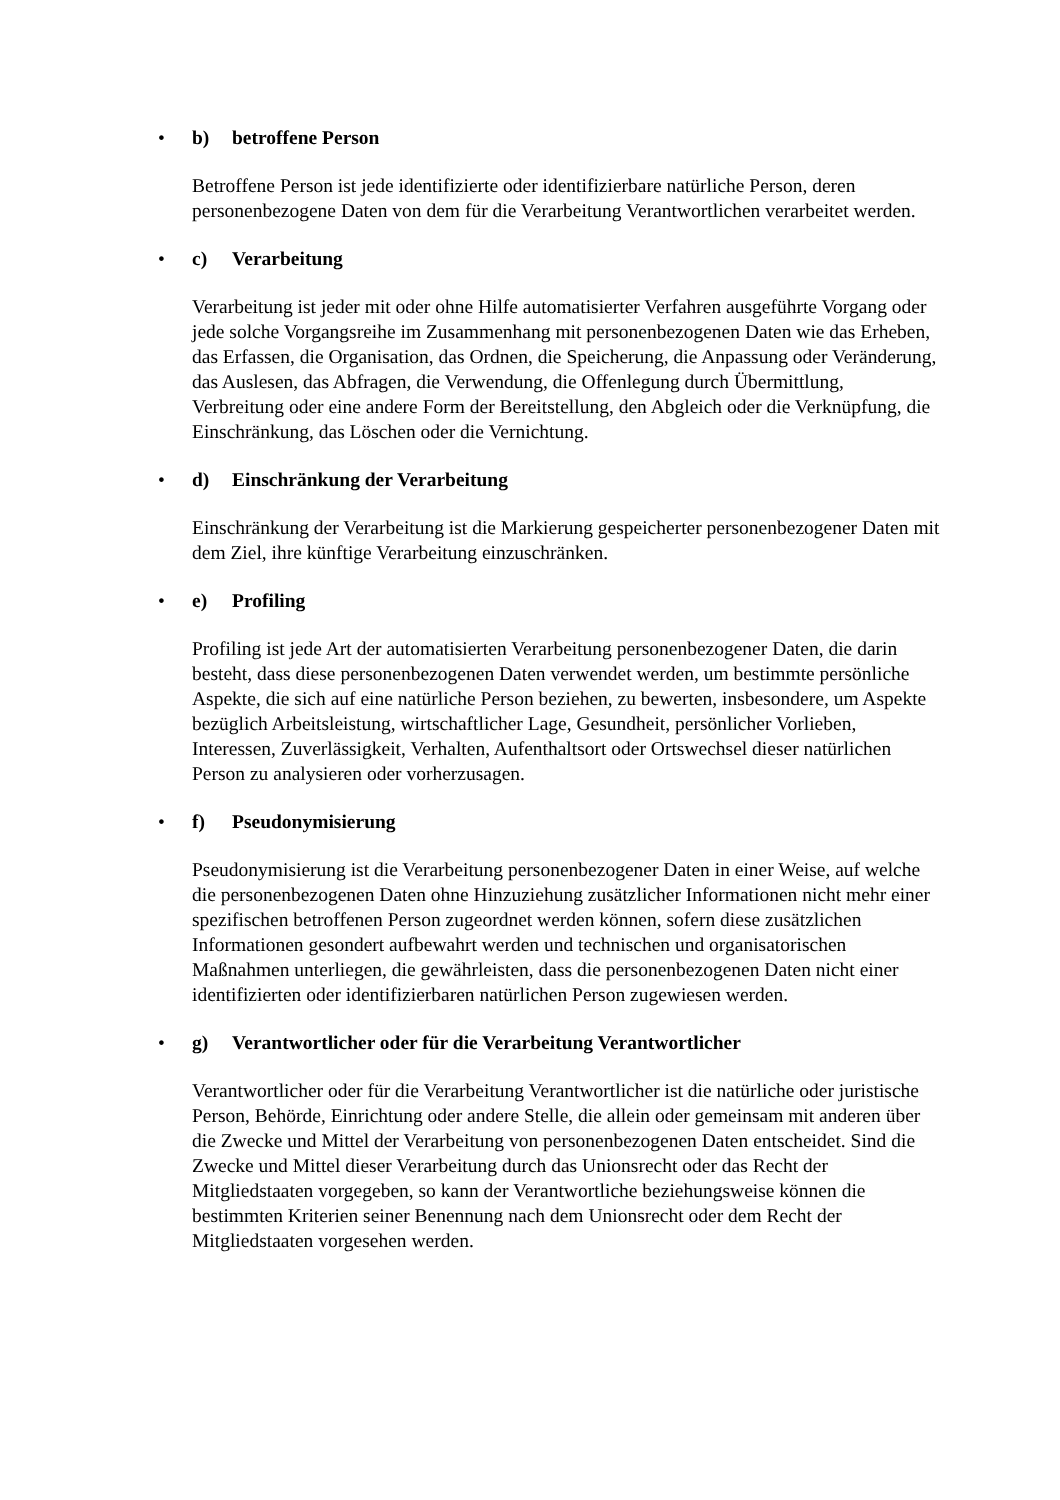• b) betroffene Person
Betroffene Person ist jede identifizierte oder identifizierbare natürliche Person, deren personenbezogene Daten von dem für die Verarbeitung Verantwortlichen verarbeitet werden.
• c) Verarbeitung
Verarbeitung ist jeder mit oder ohne Hilfe automatisierter Verfahren ausgeführte Vorgang oder jede solche Vorgangsreihe im Zusammenhang mit personenbezogenen Daten wie das Erheben, das Erfassen, die Organisation, das Ordnen, die Speicherung, die Anpassung oder Veränderung, das Auslesen, das Abfragen, die Verwendung, die Offenlegung durch Übermittlung, Verbreitung oder eine andere Form der Bereitstellung, den Abgleich oder die Verknüpfung, die Einschränkung, das Löschen oder die Vernichtung.
• d) Einschränkung der Verarbeitung
Einschränkung der Verarbeitung ist die Markierung gespeicherter personenbezogener Daten mit dem Ziel, ihre künftige Verarbeitung einzuschränken.
• e) Profiling
Profiling ist jede Art der automatisierten Verarbeitung personenbezogener Daten, die darin besteht, dass diese personenbezogenen Daten verwendet werden, um bestimmte persönliche Aspekte, die sich auf eine natürliche Person beziehen, zu bewerten, insbesondere, um Aspekte bezüglich Arbeitsleistung, wirtschaftlicher Lage, Gesundheit, persönlicher Vorlieben, Interessen, Zuverlässigkeit, Verhalten, Aufenthaltsort oder Ortswechsel dieser natürlichen Person zu analysieren oder vorherzusagen.
• f) Pseudonymisierung
Pseudonymisierung ist die Verarbeitung personenbezogener Daten in einer Weise, auf welche die personenbezogenen Daten ohne Hinzuziehung zusätzlicher Informationen nicht mehr einer spezifischen betroffenen Person zugeordnet werden können, sofern diese zusätzlichen Informationen gesondert aufbewahrt werden und technischen und organisatorischen Maßnahmen unterliegen, die gewährleisten, dass die personenbezogenen Daten nicht einer identifizierten oder identifizierbaren natürlichen Person zugewiesen werden.
• g) Verantwortlicher oder für die Verarbeitung Verantwortlicher
Verantwortlicher oder für die Verarbeitung Verantwortlicher ist die natürliche oder juristische Person, Behörde, Einrichtung oder andere Stelle, die allein oder gemeinsam mit anderen über die Zwecke und Mittel der Verarbeitung von personenbezogenen Daten entscheidet. Sind die Zwecke und Mittel dieser Verarbeitung durch das Unionsrecht oder das Recht der Mitgliedstaaten vorgegeben, so kann der Verantwortliche beziehungsweise können die bestimmten Kriterien seiner Benennung nach dem Unionsrecht oder dem Recht der Mitgliedstaaten vorgesehen werden.